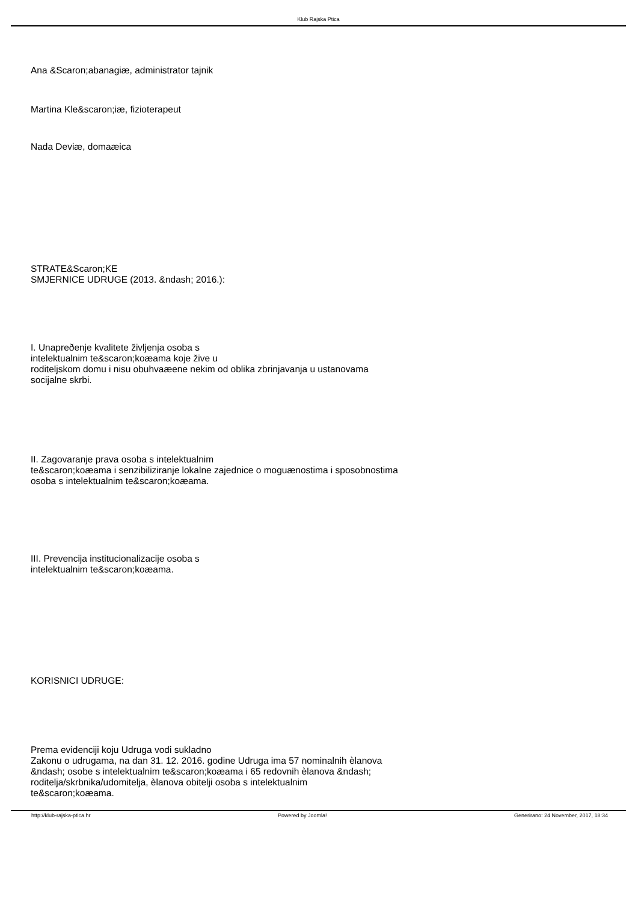Klub Rajska Ptica
Ana &Scaron;abanagiæ, administrator tajnik
Martina Kle&scaron;iæ, fizioterapeut
Nada Deviæ, domaæica
STRATE&Scaron;KE
SMJERNICE UDRUGE (2013. &ndash; 2016.):
I. Unapreðenje kvalitete življenja osoba s
intelektualnim te&scaron;koæama koje žive u
roditeljskom domu i nisu obuhvaæene nekim od oblika zbrinjavanja u ustanovama
socijalne skrbi.
II. Zagovaranje prava osoba s intelektualnim
te&scaron;koæama i senzibiliziranje lokalne zajednice o moguænostima i sposobnostima
osoba s intelektualnim te&scaron;koæama.
III. Prevencija institucionalizacije osoba s
intelektualnim te&scaron;koæama.
KORISNICI UDRUGE:
Prema evidenciji koju Udruga vodi sukladno
Zakonu o udrugama, na dan 31. 12. 2016. godine Udruga ima 57 nominalnih èlanova
&ndash; osobe s intelektualnim te&scaron;koæama i 65 redovnih èlanova &ndash;
roditelja/skrbnika/udomitelja, èlanova obitelji osoba s intelektualnim
te&scaron;koæama.
http://klub-rajska-ptica.hr Powered by Joomla! Generirano: 24 November, 2017, 18:34